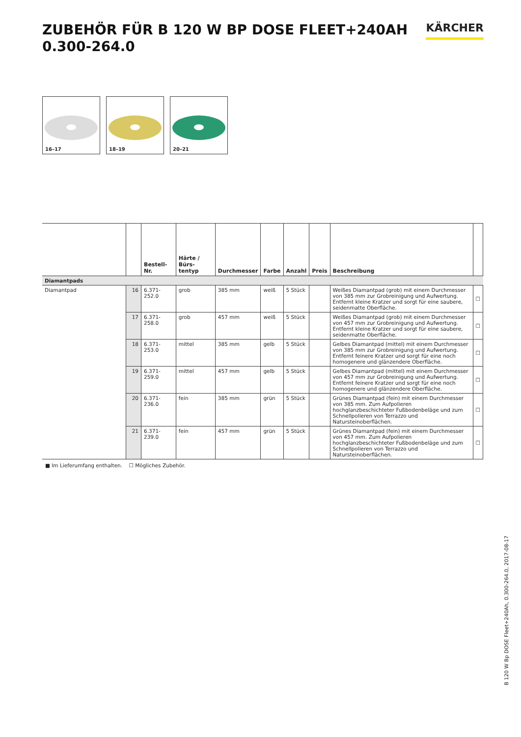ZUBEHÖR FÜR B 120 W BP DOSE FLEET+240AH
0.300-264.0
KÄRCHER
16–17
18–19
20–21
| | | Bestell-Nr. | Härte / Bürs- tentyp | Durchmesser | Farbe | Anzahl | Preis | Beschreibung | |
| --- | --- | --- | --- | --- | --- | --- | --- | --- | --- |
| Diamantpads | | | | | | | | | |
| Diamantpad | 16 | 6.371-252.0 | grob | 385 mm | weiß | 5 Stück | | Weißes Diamantpad (grob) mit einem Durchmesser von 385 mm zur Grobreinigung und Aufwertung. Entfernt kleine Kratzer und sorgt für eine saubere, seidenmatte Oberfläche. | ☐ |
| | 17 | 6.371-258.0 | grob | 457 mm | weiß | 5 Stück | | Weißes Diamantpad (grob) mit einem Durchmesser von 457 mm zur Grobreinigung und Aufwertung. Entfernt kleine Kratzer und sorgt für eine saubere, seidenmatte Oberfläche. | ☐ |
| | 18 | 6.371-253.0 | mittel | 385 mm | gelb | 5 Stück | | Gelbes Diamantpad (mittel) mit einem Durchmesser von 385 mm zur Grobreinigung und Aufwertung. Entfernt feinere Kratzer und sorgt für eine noch homogenere und glänzendere Oberfläche. | ☐ |
| | 19 | 6.371-259.0 | mittel | 457 mm | gelb | 5 Stück | | Gelbes Diamantpad (mittel) mit einem Durchmesser von 457 mm zur Grobreinigung und Aufwertung. Entfernt feinere Kratzer und sorgt für eine noch homogenere und glänzendere Oberfläche. | ☐ |
| | 20 | 6.371-236.0 | fein | 385 mm | grün | 5 Stück | | Grünes Diamantpad (fein) mit einem Durchmesser von 385 mm. Zum Aufpolieren hochglanzbeschichteter Fußbodenbeläge und zum Schnellpolieren von Terrazzo und Natursteinoberflächen. | ☐ |
| | 21 | 6.371-239.0 | fein | 457 mm | grün | 5 Stück | | Grünes Diamantpad (fein) mit einem Durchmesser von 457 mm. Zum Aufpolieren hochglanzbeschichteter Fußbodenbeläge und zum Schnellpolieren von Terrazzo und Natursteinoberflächen. | ☐ |
■ Im Lieferumfang enthalten. ☐ Mögliches Zubehör.
B 120 W Bp DOSE Fleet+240Ah, 0.300-264.0, 2017-08-17